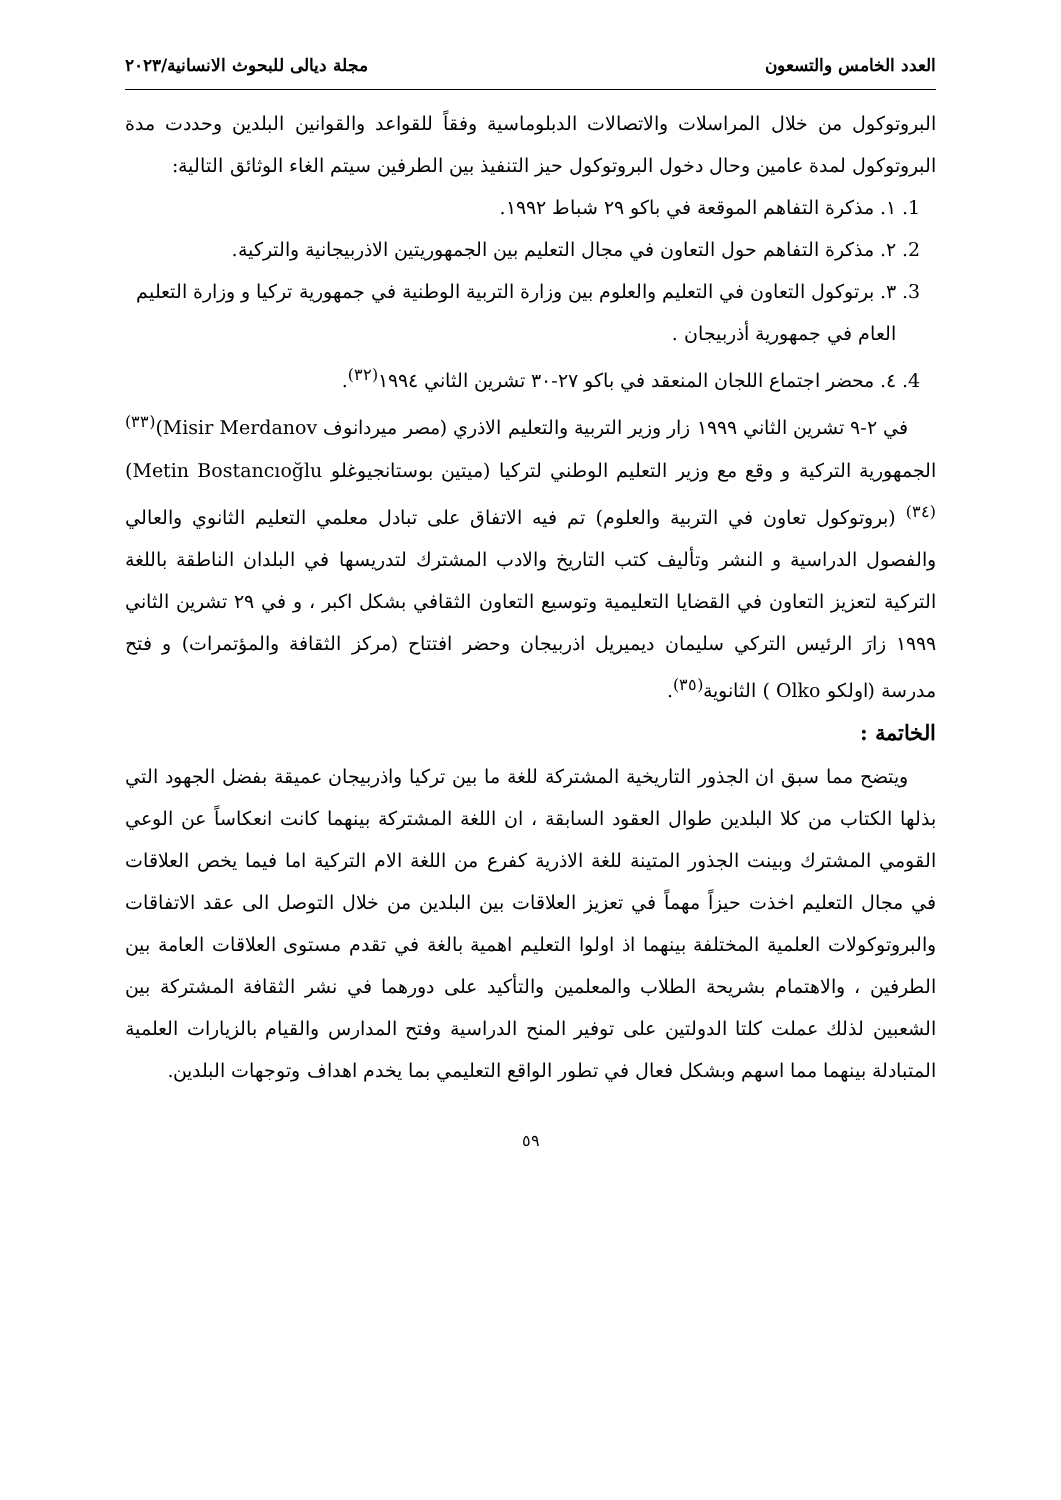العدد الخامس والتسعون مجلة ديالى للبحوث الانسانية/٢٠٢٣
البروتوكول من خلال المراسلات والاتصالات الدبلوماسية وفقاً للقواعد والقوانين البلدين وحددت مدة البروتوكول لمدة عامين وحال دخول البروتوكول حيز التنفيذ بين الطرفين سيتم الغاء الوثائق التالية:
1. ١. مذكرة التفاهم الموقعة في باكو ٢٩ شباط ١٩٩٢.
2. ٢. مذكرة التفاهم حول التعاون في مجال التعليم بين الجمهوريتين الاذربيجانية والتركية.
3. ٣. برتوكول التعاون في التعليم والعلوم بين وزارة التربية الوطنية في جمهورية تركيا و وزارة التعليم العام في جمهورية أذربيجان .
4. ٤. محضر اجتماع اللجان المنعقد في باكو ٢٧-٣٠ تشرين الثاني ١٩٩٤<sup>(٣٢)</sup>.
في ٢-٩ تشرين الثاني ١٩٩٩ زار وزير التربية والتعليم الاذري (مصر ميردانوف Misir Merdanov)<sup>(٣٣)</sup> الجمهورية التركية و وقع مع وزير التعليم الوطني لتركيا (ميتين بوستانجيوغلو Metin Bostancıoğlu)<sup>(٣٤)</sup> (بروتوكول تعاون في التربية والعلوم) تم فيه الاتفاق على تبادل معلمي التعليم الثانوي والعالي والفصول الدراسية و النشر وتأليف كتب التاريخ والادب المشترك لتدريسها في البلدان الناطقة باللغة التركية لتعزيز التعاون في القضايا التعليمية وتوسيع التعاون الثقافي بشكل اكبر ، و في ٢٩ تشرين الثاني ١٩٩٩ زارَ الرئيس التركي سليمان ديميريل اذربيجان وحضر افتتاح (مركز الثقافة والمؤتمرات) و فتح مدرسة (اولكو Olko ) الثانوية<sup>(٣٥)</sup>.
الخاتمة :
ويتضح مما سبق ان الجذور التاريخية المشتركة للغة ما بين تركيا واذربيجان عميقة بفضل الجهود التي بذلها الكتاب من كلا البلدين طوال العقود السابقة ، ان اللغة المشتركة بينهما كانت انعكاساً عن الوعي القومي المشترك وبينت الجذور المتينة للغة الاذرية كفرع من اللغة الام التركية اما فيما يخص العلاقات في مجال التعليم اخذت حيزاً مهماً في تعزيز العلاقات بين البلدين من خلال التوصل الى عقد الاتفاقات والبروتوكولات العلمية المختلفة بينهما اذ اولوا التعليم اهمية بالغة في تقدم مستوى العلاقات العامة بين الطرفين ، والاهتمام بشريحة الطلاب والمعلمين والتأكيد على دورهما في نشر الثقافة المشتركة بين الشعبين لذلك عملت كلتا الدولتين على توفير المنح الدراسية وفتح المدارس والقيام بالزيارات العلمية المتبادلة بينهما مما اسهم وبشكل فعال في تطور الواقع التعليمي بما يخدم اهداف وتوجهات البلدين.
٥٩